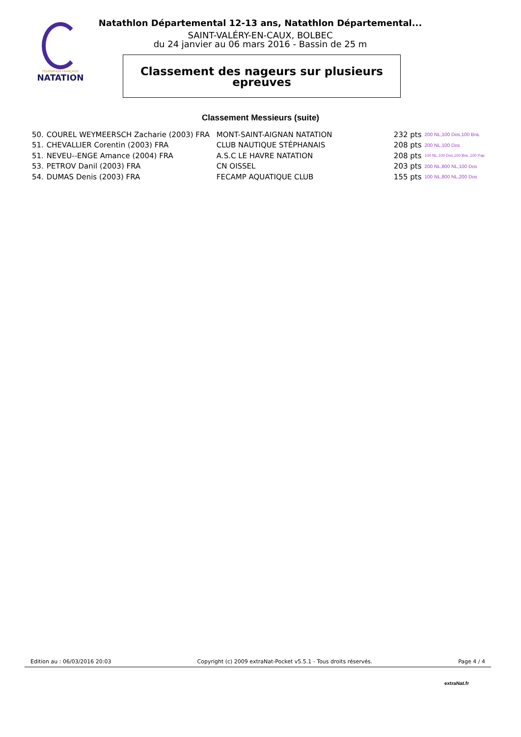FÉDÉRATION FRANÇAISE
NATATION
Natathlon Départemental 12-13 ans, Natathlon Départemental...
SAINT-VALÉRY-EN-CAUX, BOLBEC
du 24 janvier au 06 mars 2016 - Bassin de 25 m
Classement des nageurs sur plusieurs
epreuves
Classement Messieurs (suite)
| 50. | COUREL WEYMEERSCH Zacharie (2003) FRA | MONT-SAINT-AIGNAN NATATION | 232 pts | 200 NL,100 Dos,100 Bra. |
| 51. | CHEVALLIER Corentin (2003) FRA | CLUB NAUTIQUE STÉPHANAIS | 208 pts | 200 NL,100 Dos |
| 51. | NEVEU--ENGE Amance (2004) FRA | A.S.C LE HAVRE NATATION | 208 pts | 100 NL,100 Dos,100 Bra.,100 Pap. |
| 53. | PETROV Danil (2003) FRA | CN OISSEL | 203 pts | 200 NL,800 NL,100 Dos |
| 54. | DUMAS Denis (2003) FRA | FECAMP AQUATIQUE CLUB | 155 pts | 100 NL,800 NL,200 Dos |
Edition au : 06/03/2016 20:03 Copyright (c) 2009 extraNat-Pocket v5.5.1 - Tous droits réservés. Page 4 / 4
extraNat.fr